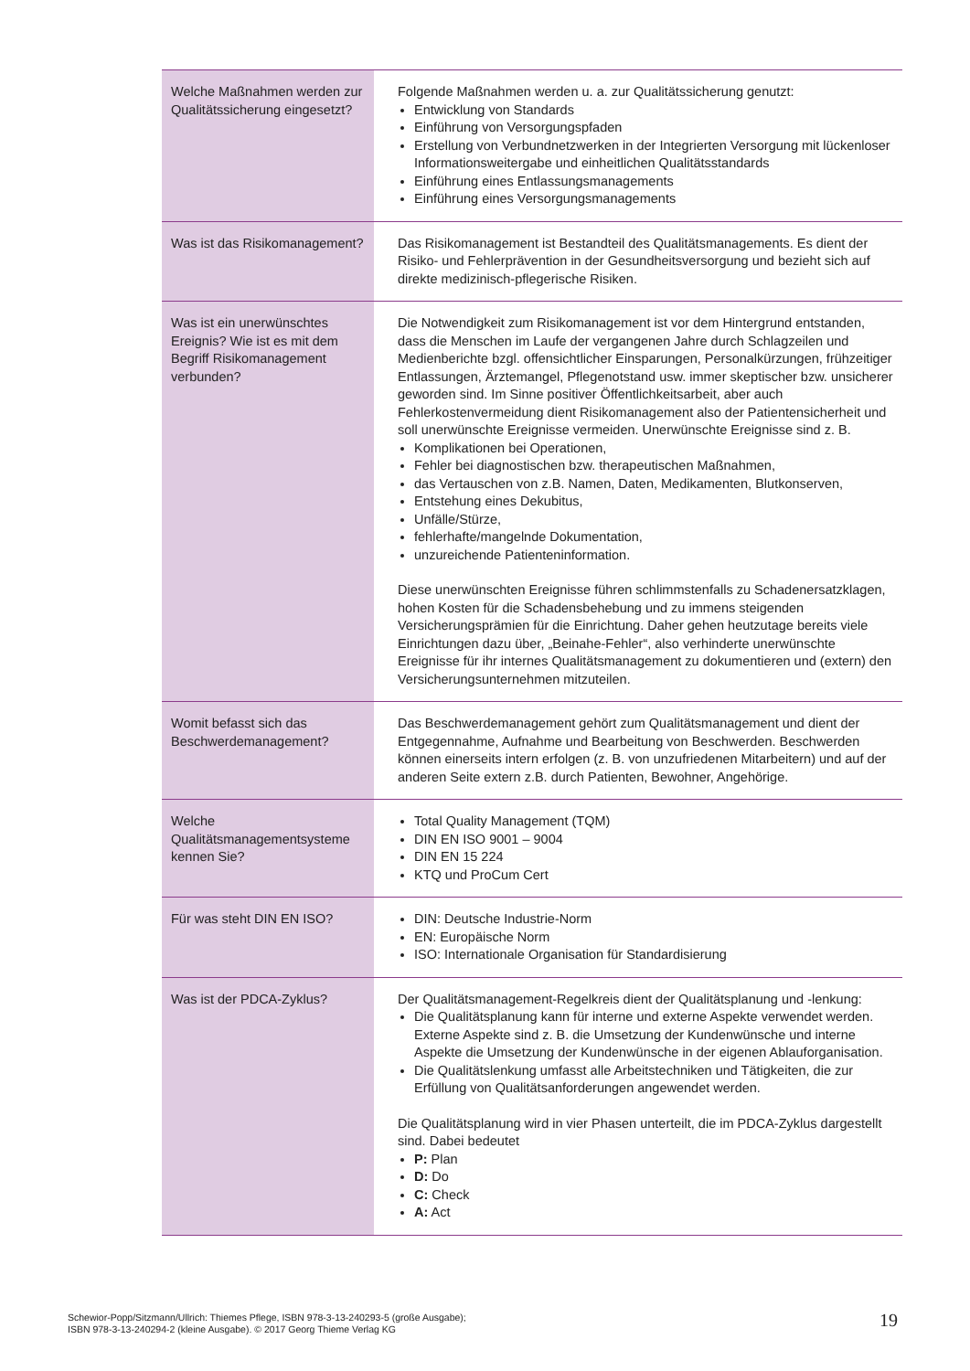| Welche Maßnahmen werden zur Qualitätssicherung eingesetzt? | Folgende Maßnahmen werden u. a. zur Qualitätssicherung genutzt: Entwicklung von Standards Einführung von Versorgungspfaden Erstellung von Verbundnetzwerken in der Integrierten Versorgung mit lückenloser Informationsweitergabe und einheitlichen Qualitätsstandards Einführung eines Entlassungsmanagements Einführung eines Versorgungsmanagements |
| Was ist das Risikomanagement? | Das Risikomanagement ist Bestandteil des Qualitätsmanagements. Es dient der Risiko- und Fehlerprävention in der Gesundheitsversorgung und bezieht sich auf direkte medizinisch-pflegerische Risiken. |
| Was ist ein unerwünschtes Ereignis? Wie ist es mit dem Begriff Risikomanagement verbunden? | Die Notwendigkeit zum Risikomanagement ist vor dem Hintergrund entstanden, dass die Menschen im Laufe der vergangenen Jahre durch Schlagzeilen und Medienberichte bzgl. offensichtlicher Einsparungen, Personalkürzungen, frühzeitiger Entlassungen, Ärztemangel, Pflegenotstand usw. immer skeptischer bzw. unsicherer geworden sind. Im Sinne positiver Öffentlichkeitsarbeit, aber auch Fehlerkostenvermeidung dient Risikomanagement also der Patientensicherheit und soll unerwünschte Ereignisse vermeiden. Unerwünschte Ereignisse sind z. B. Komplikationen bei Operationen, Fehler bei diagnostischen bzw. therapeutischen Maßnahmen, das Vertauschen von z.B. Namen, Daten, Medikamenten, Blutkonserven, Entstehung eines Dekubitus, Unfälle/Stürze, fehlerhafte/mangelnde Dokumentation, unzureichende Patienteninformation. Diese unerwünschten Ereignisse führen schlimmstenfalls zu Schadenersatzklagen, hohen Kosten für die Schadensbehebung und zu immens steigenden Versicherungsprämien für die Einrichtung. Daher gehen heutzutage bereits viele Einrichtungen dazu über, „Beinahe-Fehler“, also verhinderte unerwünschte Ereignisse für ihr internes Qualitätsmanagement zu dokumentieren und (extern) den Versicherungsunternehmen mitzuteilen. |
| Womit befasst sich das Beschwerdemanagement? | Das Beschwerdemanagement gehört zum Qualitätsmanagement und dient der Entgegennahme, Aufnahme und Bearbeitung von Beschwerden. Beschwerden können einerseits intern erfolgen (z. B. von unzufriedenen Mitarbeitern) und auf der anderen Seite extern z.B. durch Patienten, Bewohner, Angehörige. |
| Welche Qualitätsmanagementsysteme kennen Sie? | Total Quality Management (TQM) DIN EN ISO 9001 – 9004 DIN EN 15 224 KTQ und ProCum Cert |
| Für was steht DIN EN ISO? | DIN: Deutsche Industrie-Norm EN: Europäische Norm ISO: Internationale Organisation für Standardisierung |
| Was ist der PDCA-Zyklus? | Der Qualitätsmanagement-Regelkreis dient der Qualitätsplanung und -lenkung: Die Qualitätsplanung kann für interne und externe Aspekte verwendet werden. Externe Aspekte sind z. B. die Umsetzung der Kundenwünsche und interne Aspekte die Umsetzung der Kundenwünsche in der eigenen Ablauforganisation. Die Qualitätslenkung umfasst alle Arbeitstechniken und Tätigkeiten, die zur Erfüllung von Qualitätsanforderungen angewendet werden. Die Qualitätsplanung wird in vier Phasen unterteilt, die im PDCA-Zyklus dargestellt sind. Dabei bedeutet P: Plan D: Do C: Check A: Act |
Schewior-Popp/Sitzmann/Ullrich: Thiemes Pflege, ISBN 978-3-13-240293-5 (große Ausgabe);
ISBN 978-3-13-240294-2 (kleine Ausgabe). © 2017 Georg Thieme Verlag KG
19